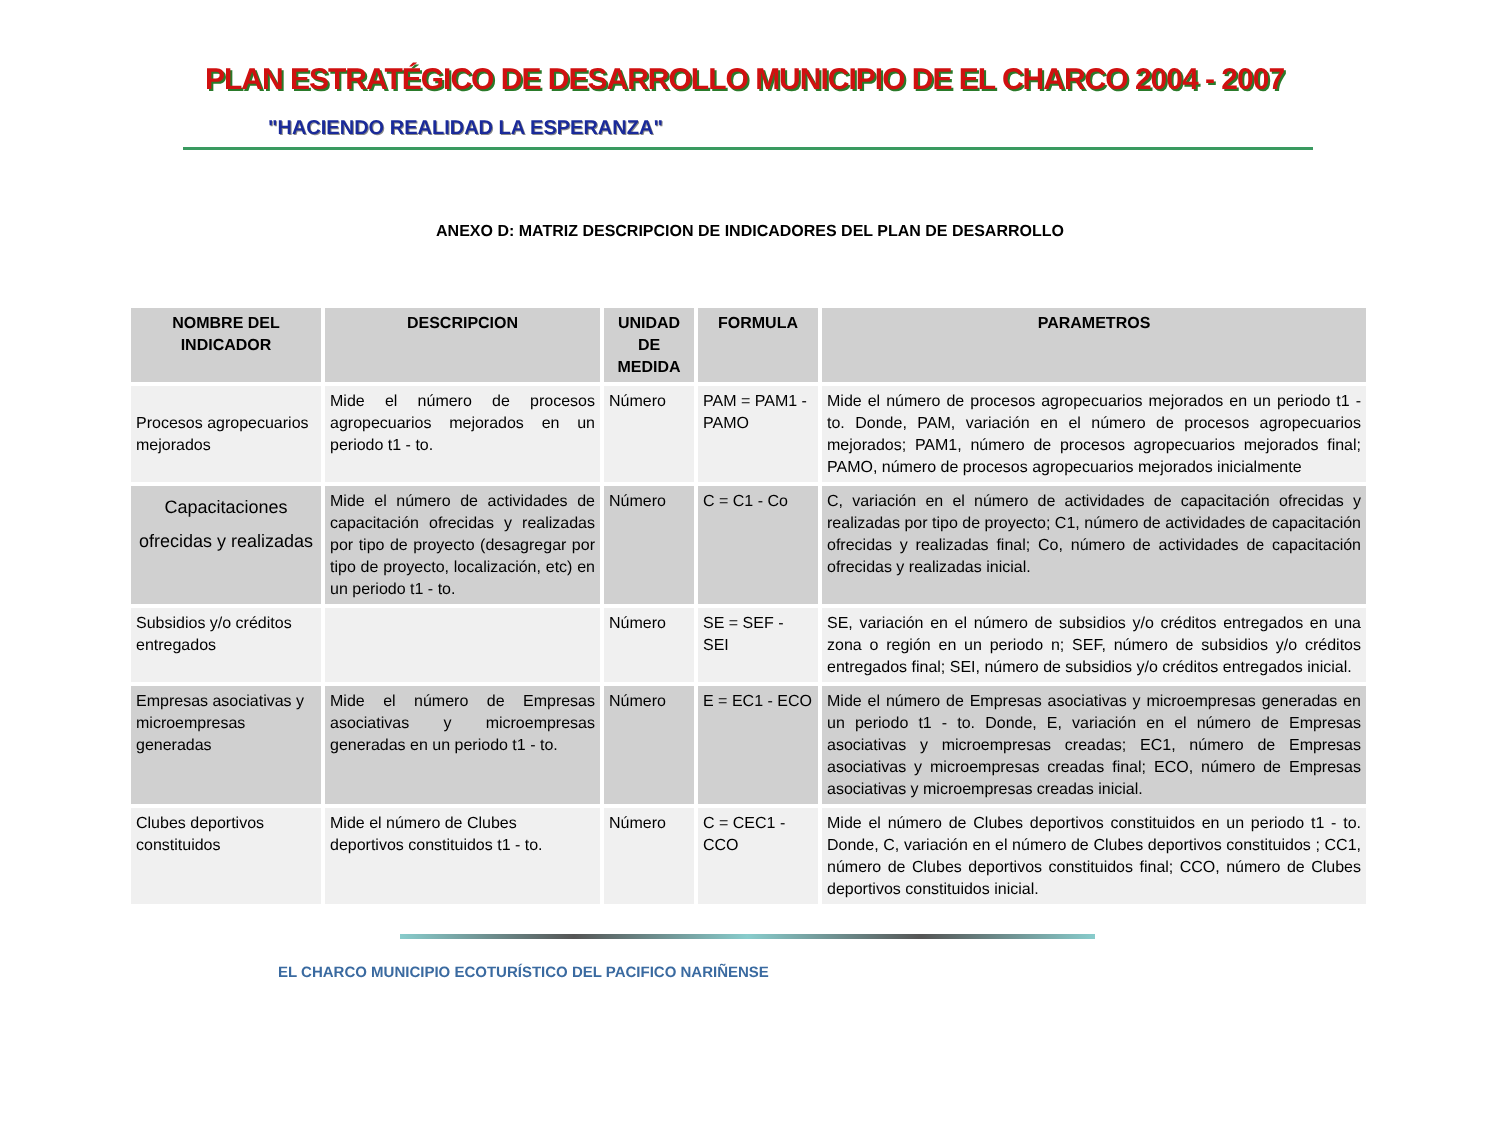PLAN ESTRATÉGICO DE DESARROLLO MUNICIPIO DE EL CHARCO 2004 - 2007
"HACIENDO REALIDAD LA ESPERANZA"
ANEXO D: MATRIZ DESCRIPCION DE INDICADORES DEL PLAN DE DESARROLLO
| NOMBRE DEL INDICADOR | DESCRIPCION | UNIDAD DE MEDIDA | FORMULA | PARAMETROS |
| --- | --- | --- | --- | --- |
| Procesos agropecuarios mejorados | Mide el número de procesos agropecuarios mejorados en un periodo t1 - to. | Número | PAM = PAM1 - PAMO | Mide el número de procesos agropecuarios mejorados en un periodo t1 - to. Donde, PAM, variación en el número de procesos agropecuarios mejorados; PAM1, número de procesos agropecuarios mejorados final; PAMO, número de procesos agropecuarios mejorados inicialmente |
| Capacitaciones ofrecidas y realizadas | Mide el número de actividades de capacitación ofrecidas y realizadas por tipo de proyecto (desagregar por tipo de proyecto, localización, etc) en un periodo t1 - to. | Número | C = C1 - Co | C, variación en el número de actividades de capacitación ofrecidas y realizadas por tipo de proyecto; C1, número de actividades de capacitación ofrecidas y realizadas final; Co, número de actividades de capacitación ofrecidas y realizadas inicial. |
| Subsidios y/o créditos entregados | | Número | SE = SEF - SEI | SE, variación en el número de subsidios y/o créditos entregados en una zona o región en un periodo n; SEF, número de subsidios y/o créditos entregados final; SEI, número de subsidios y/o créditos entregados inicial. |
| Empresas asociativas y microempresas generadas | Mide el número de Empresas asociativas y microempresas generadas en un periodo t1 - to. | Número | E = EC1 - ECO | Mide el número de Empresas asociativas y microempresas generadas en un periodo t1 - to. Donde, E, variación en el número de Empresas asociativas y microempresas creadas; EC1, número de Empresas asociativas y microempresas creadas final; ECO, número de Empresas asociativas y microempresas creadas inicial. |
| Clubes deportivos constituidos | Mide el número de Clubes deportivos constituidos t1 - to. | Número | C = CEC1 - CCO | Mide el número de Clubes deportivos constituidos en un periodo t1 - to. Donde, C, variación en el número de Clubes deportivos constituidos ; CC1, número de Clubes deportivos constituidos final; CCO, número de Clubes deportivos constituidos inicial. |
EL CHARCO MUNICIPIO ECOTURÍSTICO DEL PACIFICO NARIÑENSE